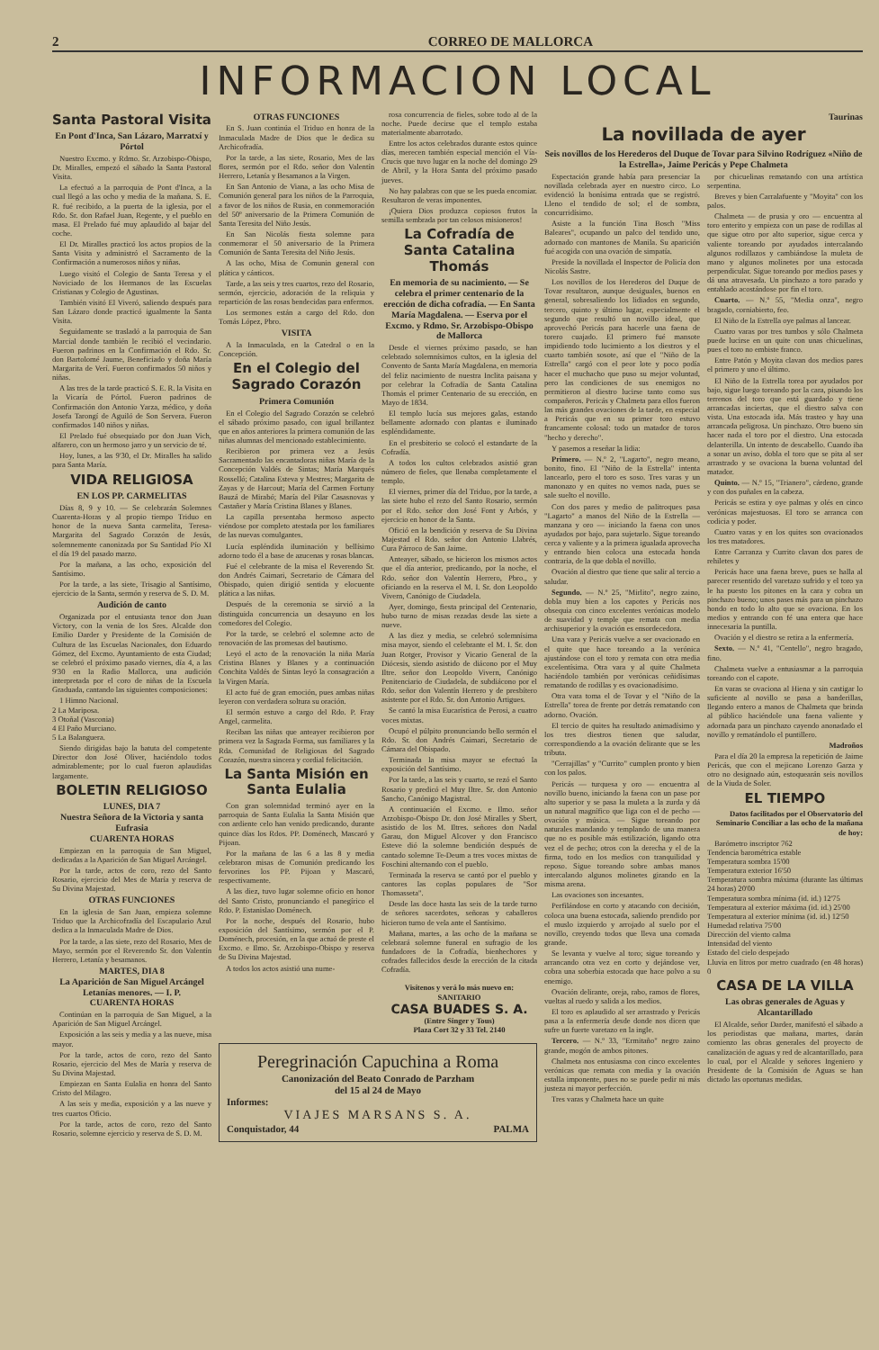2 CORREO DE MALLORCA
INFORMACION LOCAL
Santa Pastoral Visita
En Pont d'Inca, San Lázaro, Marratxí y Pórtol
Nuestro Excmo. y Rdmo. Sr. Arzobispo-Obispo, Dr. Miralles, empezó el sábado la Santa Pastoral Visita.
La efectuó a la parroquia de Pont d'Inca, a la cual llegó a las ocho y media de la mañana. S. E. R. fué recibido, a la puerta de la iglesia, por el Rdo. Sr. don Rafael Juan, Regente, y el pueblo en masa. El Prelado fué muy aplaudido al bajar del coche.
El Dr. Miralles practicó los actos propios de la Santa Visita y administró el Sacramento de la Confirmación a numerosos niños y niñas.
Luego visitó el Colegio de Santa Teresa y el Noviciado de los Hermanos de las Escuelas Cristianas y Colegio de Agustinas.
También visitó El Viveró, saliendo después para San Lázaro donde practicó igualmente la Santa Visita.
Seguidamente se trasladó a la parroquia de San Marcial donde también le recibió el vecindario. Fueron padrinos en la Confirmación el Rdo. Sr. don Bartolomé Jaume, Beneficiado y doña María Margarita de Verí. Fueron confirmados 50 niños y niñas.
A las tres de la tarde practicó S. E. R. la Visita en la Vicaría de Pórtol. Fueron padrinos de Confirmación don Antonio Yarza, médico, y doña Josefa Tarongí de Aguiló de Son Servera. Fueron confirmados 140 niños y niñas.
El Prelado fué obsequiado por don Juan Vich, alfarero, con un hermoso jarro y un servicio de té.
Hoy, lunes, a las 9'30, el Dr. Miralles ha salido para Santa María.
VIDA RELIGIOSA
EN LOS PP. CARMELITAS
Días 8, 9 y 10. — Se celebrarán Solemnes Cuarenta-Horas y al propio tiempo Triduo en honor de la nueva Santa carmelita, Teresa-Margarita del Sagrado Corazón de Jesús, solemnemente canonizada por Su Santidad Pío XI el día 19 del pasado marzo.
Por la mañana, a las ocho, exposición del Santísimo.
Por la tarde, a las siete, Trisagio al Santísimo, ejercicio de la Santa, sermón y reserva de S. D. M.
Audición de canto
Organizada por el entusiasta tenor don Juan Victory, con la venia de los Sres. Alcalde don Emilio Darder y Presidente de la Comisión de Cultura de las Escuelas Nacionales, don Eduardo Gómez, del Excmo. Ayuntamiento de esta Ciudad; se celebró el próximo pasado viernes, día 4, a las 9'30 en la Radio Mallorca, una audición interpretada por el coro de niñas de la Escuela Graduada, cantando las siguientes composiciones:
1 Himno Nacional.
2 La Mariposa.
3 Otoñal (Vasconia)
4 El Paño Murciano.
5 La Balanguera.
Siendo dirigidas bajo la batuta del competente Director don José Oliver, haciéndolo todos admirablemente; por lo cual fueron aplaudidas largamente.
BOLETIN RELIGIOSO
LUNES, DIA 7
Nuestra Señora de la Victoria y santa Eufrasia
CUARENTA HORAS
Empiezan en la parroquia de San Miguel, dedicadas a la Aparición de San Miguel Arcángel.
Por la tarde, actos de coro, rezo del Santo Rosario, ejercicio del Mes de María y reserva de Su Divina Majestad.
OTRAS FUNCIONES
En la iglesia de San Juan, empieza solemne Triduo que la Archicofradía del Escapulario Azul dedica a la Inmaculada Madre de Dios.
Por la tarde, a las siete, rezo del Rosario, Mes de Mayo, sermón por el Reverendo Sr. don Valentín Herrero, Letanía y besamanos.
MARTES, DIA 8
La Aparición de San Miguel Arcángel
Letanías menores. — I. P.
CUARENTA HORAS
Continúan en la parroquia de San Miguel, a la Aparición de San Miguel Arcángel.
Exposición a las seis y media y a las nueve, misa mayor.
Por la tarde, actos de coro, rezo del Santo Rosario, ejercicio del Mes de María y reserva de Su Divina Majestad.
Empiezan en Santa Eulalia en honra del Santo Cristo del Milagro.
A las seis y media, exposición y a las nueve y tres cuartos Oficio.
Por la tarde, actos de coro, rezo del Santo Rosario, solemne ejercicio y reserva de S. D. M.
OTRAS FUNCIONES
En S. Juan continúa el Triduo en honra de la Inmaculada Madre de Dios que le dedica su Archicofradía.
Por la tarde, a las siete, Rosario, Mes de las flores, sermón por el Rdo. señor don Valentín Herrero, Letanía y Besamanos a la Virgen.
En San Antonio de Viana, a las ocho Misa de Comunión general para los niños de la Parroquia, a favor de los niños de Rusia, en conmemoración del 50º aniversario de la Primera Comunión de Santa Teresita del Niño Jesús.
En San Nicolás fiesta solemne para conmemorar el 50 aniversario de la Primera Comunión de Santa Teresita del Niño Jesús.
A las ocho, Misa de Comunin general con plática y cánticos.
Tarde, a las seis y tres cuartos, rezo del Rosario, sermón, ejercicio, adoración de la reliquia y repartición de las rosas bendecidas para enfermos.
Los sermones están a cargo del Rdo. don Tomás López, Pbro.
VISITA
A la Inmaculada, en la Catedral o en la Concepción.
En el Colegio del Sagrado Corazón
Primera Comunión
En el Colegio del Sagrado Corazón se celebró el sábado próximo pasado, con igual brillantez que en años anteriores la primera comunión de las niñas alumnas del mencionado establecimiento.
Recibieron por primera vez a Jesús Sacramentado las encantadoras niñas María de la Concepción Valdés de Sintas; María Marqués Rosselló; Catalina Esteva y Mestres; Margarita de Zayas y de Harcout; María del Carmen Fortuny Bauzá de Mirabó; María del Pilar Casasnovas y Castañer y María Cristina Blanes y Blanes.
La capilla presentaba hermoso aspecto viéndose por completo atestada por los familiares de las nuevas comulgantes.
Lucía espléndida iluminación y bellísimo adorno todo él a base de azucenas y rosas blancas.
Fué el celebrante de la misa el Reverendo Sr. don Andrés Caimari, Secretario de Cámara del Obispado, quien dirigió sentida y elocuente plática a las niñas.
Después de la ceremonia se sirvió a la distinguida concurrencia un desayuno en los comedores del Colegio.
Por la tarde, se celebró el solemne acto de renovación de las promesas del bautismo.
Leyó el acto de la renovación la niña María Cristina Blanes y Blanes y a continuación Conchita Valdés de Sintas leyó la consagración a la Virgen María.
El acto fué de gran emoción, pues ambas niñas leyeron con verdadera soltura su oración.
El sermón estuvo a cargo del Rdo. P. Fray Angel, carmelita.
Reciban las niñas que anteayer recibieron por primera vez la Sagrada Forma, sus familiares y la Rda. Comunidad de Religiosas del Sagrado Corazón, nuestra sincera y cordial felicitación.
La Santa Misión en Santa Eulalia
Con gran solemnidad terminó ayer en la parroquia de Santa Eulalia la Santa Misión que con ardiente celo han venido predicando, durante quince días los Rdos. PP. Doménech, Mascaró y Pijoan.
Por la mañana de las 6 a las 8 y media celebraron misas de Comunión predicando los fervorines los PP. Pijoan y Mascaró, respectivamente.
A las diez, tuvo lugar solemne oficio en honor del Santo Cristo, pronunciando el panegírico el Rdo. P. Estanislao Doménech.
Por la noche, después del Rosario, hubo exposición del Santísimo, sermón por el P. Doménech, procesión, en la que actuó de preste el Excmo. e Ilmo. Sr. Arzobispo-Obispo y reserva de Su Divina Majestad.
A todos los actos asistió una nume-
rosa concurrencia de fieles, sobre todo al de la noche. Puede decirse que el templo estaba materialmente abarrotado.
Entre los actos celebrados durante estos quince días, merecen también especial mención el Vía-Crucis que tuvo lugar en la noche del domingo 29 de Abril, y la Hora Santa del próximo pasado jueves.
No hay palabras con que se les pueda encomiar. Resultaron de veras imponentes.
¡Quiera Dios produzca copiosos frutos la semilla sembrada por tan celosos misioneros!
La Cofradía de Santa Catalina Thomás
En memoria de su nacimiento. — Se celebra el primer centenario de la erección de dicha cofradía. — En Santa María Magdalena. — Eserva por el Excmo. y Rdmo. Sr. Arzobispo-Obispo de Mallorca
Desde el viernes próximo pasado, se han celebrado solemnísimos cultos, en la iglesia del Convento de Santa María Magdalena, en memoria del feliz nacimiento de nuestra Inclita paisana y por celebrar la Cofradía de Santa Catalina Thomás el primer Centenario de su erección, en Mayo de 1834.
El templo lucía sus mejores galas, estando bellamente adornado con plantas e iluminado espléndidamente.
En el presbiterio se colocó el estandarte de la Cofradía.
A todos los cultos celebrados asistió gran número de fieles, que llenaba completamente el templo.
El viernes, primer día del Triduo, por la tarde, a las siete hubo el rezo del Santo Rosario, sermón por el Rdo. señor don José Font y Arbós, y ejercicio en honor de la Santa.
Ofició en la bendición y reserva de Su Divina Majestad el Rdo. señor don Antonio Llabrés, Cura Párroco de San Jaime.
Anteayer, sábado, se hicieron los mismos actos que el día anterior, predicando, por la noche, el Rdo. señor don Valentín Herrero, Pbro., y oficiando en la reserva el M. I. Sr. don Leopoldo Vivern, Canónigo de Ciudadela.
Ayer, domingo, fiesta principal del Centenario, hubo turno de misas rezadas desde las siete a nueve.
A las diez y media, se celebró solemnísima misa mayor, siendo el celebrante el M. I. Sr. don Juan Rotger, Provisor y Vicario General de la Diócesis, siendo asistido de diácono por el Muy Iltre. señor don Leopoldo Vivern, Canónigo Penitenciario de Ciudadela, de subdiácono por el Rdo. señor don Valentín Herrero y de presbítero asistente por el Rdo. Sr. don Antonio Artigues.
Se cantó la misa Eucarística de Perosi, a cuatro voces mixtas.
Ocupó el púlpito pronunciando bello sermón el Rdo. Sr. don Andrés Caimari, Secretario de Cámara del Obispado.
Terminada la misa mayor se efectuó la exposición del Santísimo.
Por la tarde, a las seis y cuarto, se rezó el Santo Rosario y predicó el Muy Iltre. Sr. don Antonio Sancho, Canónigo Magistral.
A continuación el Excmo. e Ilmo. señor Arzobispo-Obispo Dr. don José Miralles y Sbert, asistido de los M. Iltres. señores don Nadal Garau, don Miguel Alcover y don Francisco Esteve dió la solemne bendición después de cantado solemne Te-Deum a tres voces mixtas de Foschini alternando con el pueblo.
Terminada la reserva se cantó por el pueblo y cantores las coplas populares de "Sor Thomasseta".
Desde las doce hasta las seis de la tarde turno de señores sacerdotes, señoras y caballeros hicieron turno de vela ante el Santísimo.
Mañana, martes, a las ocho de la mañana se celebrará solemne funeral en sufragio de los fundadores de la Cofradía, bienhechores y cofrades fallecidos desde la erección de la citada Cofradía.
Visítenos y verá lo más nuevo en:
SANITARIO
CASA BUADES S. A.
(Entre Singer y Tous)
Plaza Cort 32 y 33 Tel. 2140
Peregrinación Capuchina a Roma
Canonización del Beato Conrado de Parzham
del 15 al 24 de Mayo
Informes:
VIAJES MARSANS S. A.
Conquistador, 44 PALMA
Taurinas
La novillada de ayer
Seis novillos de los Herederos del Duque de Tovar para Silvino Rodríguez «Niño de la Estrella», Jaime Pericás y Pepe Chalmeta
Espectación grande había para presenciar la novillada celebrada ayer en nuestro circo. Lo evidenció la bonísima entrada que se registró. Lleno el tendido de sol; el de sombra, concurridísimo.
Asiste a la función Tina Bosch "Miss Baleares", ocupando un palco del tendido uno, adornado con mantones de Manila. Su aparición fué acogida con una ovación de simpatía.
Preside la novillada el Inspector de Policía don Nicolás Sastre.
Los novillos de los Herederos del Duque de Tovar resultaron, aunque desiguales, buenos en general, sobresaliendo los lidiados en segundo, tercero, quinto y último lugar, especialmente el segundo que resultó un novillo ideal, que aprovechó Pericás para hacerle una faena de torero cuajado. El primero fué mansote impidiendo todo lucimiento a los diestros y el cuarto también sosote, así que el "Niño de la Estrella" cargó con el peor lote y poco podía hacer el muchacho que puso su mejor voluntad, pero las condiciones de sus enemigos no permitieron al diestro lucirse tanto como sus compañeros. Pericás y Chalmeta para ellos fueron las más grandes ovaciones de la tarde, en especial a Pericás que en su primer toro estuvo francamente colosal: todo un matador de toros "hecho y derecho".
Y pasemos a reseñar la lidia:
Primero. — N.º 2, "Lagarto", negro meano, bonito, fino. El "Niño de la Estrella" intenta lancearlo, pero el toro es soso. Tres varas y un manonazo y en quites no vemos nada, pues se sale suelto el novillo.
Con dos pares y medio de palitroques pasa "Lagarto" a manos del Niño de la Estrella — manzana y oro — iniciando la faena con unos ayudados por bajo, para sujetarlo. Sigue toreando cerca y valiente y a la primera igualada aprovecha y entrando bien coloca una estocada honda contraria, de la que dobla el novillo.
Ovación al diestro que tiene que salir al tercio a saludar.
Segundo. — N.º 25, "Mirlito", negro zaino, dobla muy bien a los capotes y Pericás nos obsequia con cinco excelentes verónicas modelo de suavidad y temple que remata con media archisuperior y la ovación es ensordecedora.
Una vara y Pericás vuelve a ser ovacionado en el quite que hace toreando a la verónica ajustándose con el toro y remata con otra media excelentísima. Otra vara y al quite Chalmeta haciéndolo también por verónicas ceñidísimas rematando de rodillas y es ovacionadísimo.
Otra vara toma el de Tovar y el "Niño de la Estrella" torea de frente por detrás rematando con adorno. Ovación.
El tercio de quites ha resultado animadísimo y los tres diestros tienen que saludar, correspondiendo a la ovación delirante que se les tributa.
"Cerrajillas" y "Currito" cumplen pronto y bien con los palos.
Pericás — turquesa y oro — encuentra al novillo bueno, iniciando la faena con un pase por alto superior y se pasa la muleta a la zurda y dá un natural magnífico que liga con el de pecho — ovación y música. — Sigue toreando por naturales mandando y templando de una manera que no es posible más estilización, ligando otra vez el de pecho; otros con la derecha y el de la firma, todo en los medios con tranquilidad y reposo. Sigue toreando sobre ambas manos intercalando algunos molinetes girando en la misma arena.
Las ovaciones son incesantes.
Perfilándose en corto y atacando con decisión, coloca una buena estocada, saliendo prendido por el muslo izquierdo y arrojado al suelo por el novillo, creyendo todos que lleva una cornada grande.
Se levanta y vuelve al toro; sigue toreando y arrancando otra vez en corto y dejándose ver, cobra una soberbia estocada que hace polvo a su enemigo.
Ovación delirante, oreja, rabo, ramos de flores, vueltas al ruedo y salida a los medios.
El toro es aplaudido al ser arrastrado y Pericás pasa a la enfermería desde donde nos dicen que sufre un fuerte varetazo en la ingle.
Tercero. — N.º 33, "Ermitaño" negro zaino grande, mogón de ambos pitones.
Chalmeta nos entusiasma con cinco excelentes verónicas que remata con media y la ovación estalla imponente, pues no se puede pedir ni más justeza ni mayor perfección.
Tres varas y Chalmeta hace un quite
por chicuelinas rematando con una artística serpentina.
Breves y bien Carralafuente y "Moyita" con los palos.
Chalmeta — de prusia y oro — encuentra al toro enterito y empieza con un pase de rodillas al que sigue otro por alto superior, sigue cerca y valiente toreando por ayudados intercalando algunos rodillazos y cambiándose la muleta de mano y algunos molinetes por una estocada perpendicular. Sigue toreando por medios pases y dá una atravesada. Un pinchazo a toro parado y entablado acostándose por fin el toro.
Cuarto. — N.º 55, "Media onza", negro bragado, corniabierto, feo.
El Niño de la Estrella oye palmas al lancear.
Cuatro varas por tres tumbos y sólo Chalmeta puede lucirse en un quite con unas chicuelinas, pues el toro no embiste franco.
Entre Patón y Moyita clavan dos medios pares el primero y uno el último.
El Niño de la Estrella torea por ayudados por bajo, sigue luego toreando por la cara, pisando los terrenos del toro que está guardado y tiene arrancadas inciertas, que el diestro salva con vista. Una estocada ida. Más trasteo y hay una arrancada peligrosa. Un pinchazo. Otro bueno sin hacer nada el toro por el diestro. Una estocada delanterilla. Un intento de descabello. Cuando iba a sonar un aviso, dobla el toro que se pita al ser arrastrado y se ovaciona la buena voluntad del matador.
Quinto. — N.º 15, "Trianero", cárdeno, grande y con dos puñales en la cabeza.
Pericás se estira y oye palmas y olés en cinco verónicas majestuosas. El toro se arranca con codicia y poder.
Cuatro varas y en los quites son ovacionados los tres matadores.
Entre Carranza y Currito clavan dos pares de rehiletes y
Pericás hace una faena breve, pues se halla al parecer resentido del varetazo sufrido y el toro ya le ha puesto los pitones en la cara y cobra un pinchazo bueno; unos pases más para un pinchazo hondo en todo lo alto que se ovaciona. En los medios y entrando con fé una entera que hace innecesaria la puntilla.
Ovación y el diestro se retira a la enfermería.
Sexto. — N.º 41, "Centello", negro bragado, fino.
Chalmeta vuelve a entusiasmar a la parroquia toreando con el capote.
En varas se ovaciona al Hiena y sin castigar lo suficiente al novillo se pasa a banderillas, llegando entero a manos de Chalmeta que brinda al público haciéndole una faena valiente y adornada para un pinchazo cayendo anonadado el novillo y rematándolo el puntillero.
Madroños
Para el día 20 la empresa la repetición de Jaime Pericás, que con el mejicano Lorenzo Garza y otro no designado aún, estoquearán seis novillos de la Viuda de Soler.
EL TIEMPO
Datos facilitados por el Observatorio del Seminario Conciliar a las ocho de la mañana de hoy:
Barómetro inscriptor 762
Tendencia barométrica estable
Temperatura sombra 15'00
Temperatura exterior 16'50
Temperatura sombra máxima (durante las últimas 24 horas) 20'00
Temperatura sombra mínima (id. id.) 12'75
Temperatura al exterior máxima (id. id.) 25'00
Temperatura al exterior mínima (id. id.) 12'50
Humedad relativa 75'00
Dirección del viento calma
Intensidad del viento
Estado del cielo despejado
Lluvia en litros por metro cuadrado (en 48 horas) 0
CASA DE LA VILLA
Las obras generales de Aguas y Alcantarillado
El Alcalde, señor Darder, manifestó el sábado a los periodistas que mañana, martes, darán comienzo las obras generales del proyecto de canalización de aguas y red de alcantarillado, para lo cual, por el Alcalde y señores Ingeniero y Presidente de la Comisión de Aguas se han dictado las oportunas medidas.